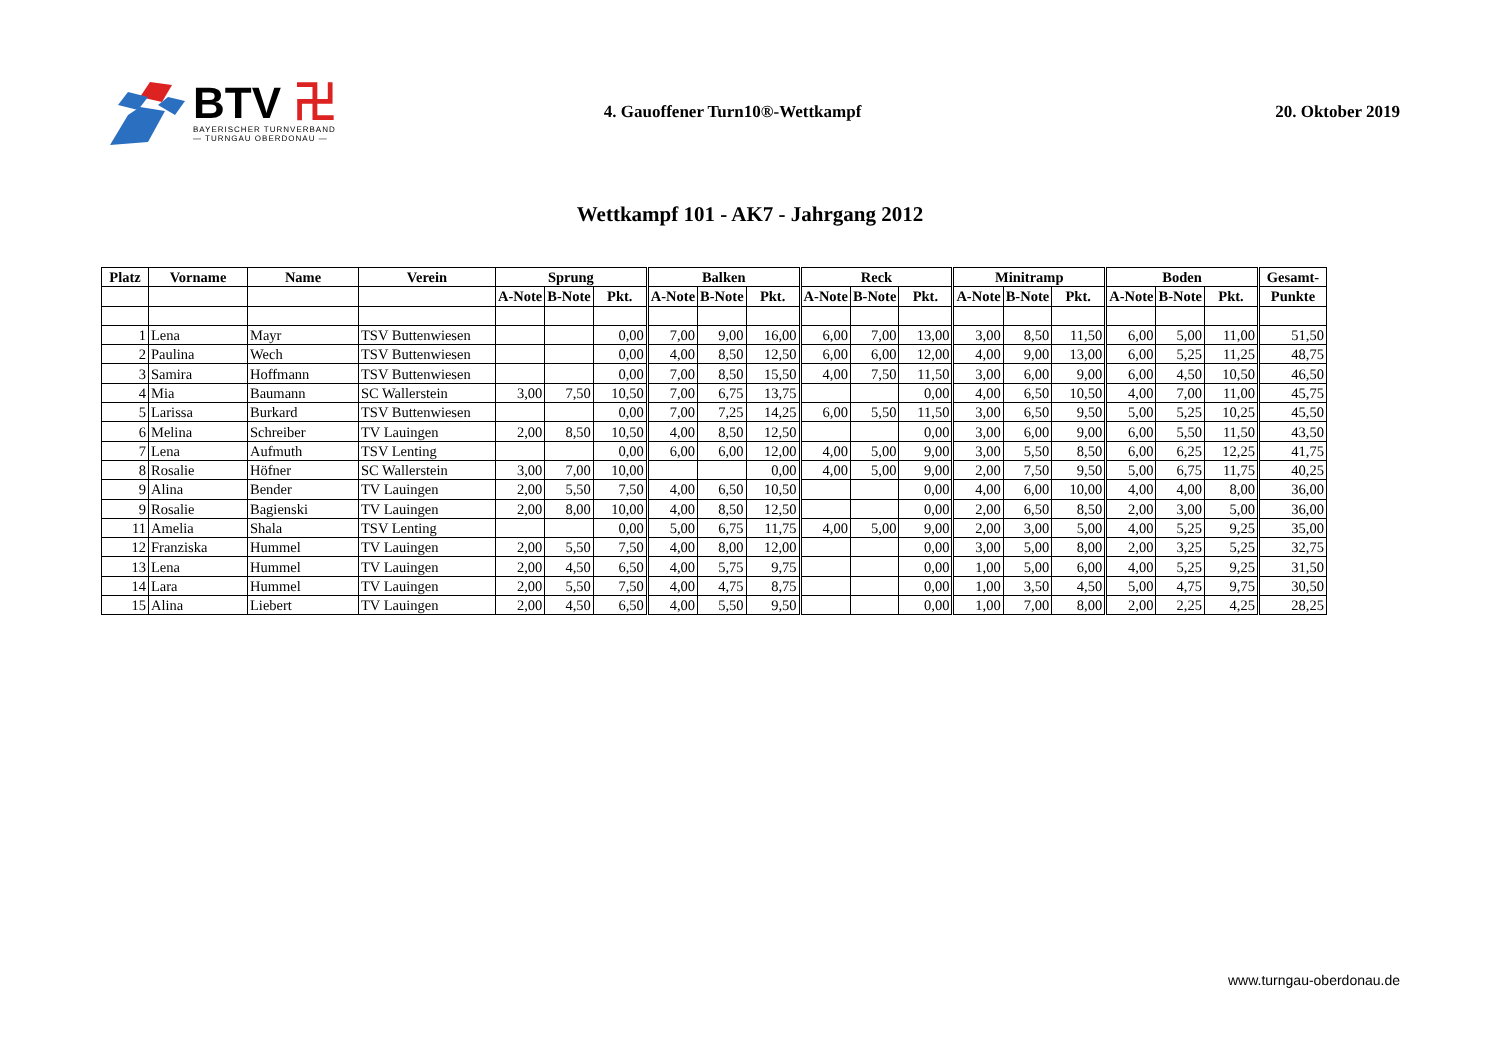BTV 卍
BAYERISCHER TURNVERBAND
— TURNGAU OBERDONAU —
4. Gauoffener Turn10®-Wettkampf
20. Oktober 2019
Wettkampf 101 - AK7 - Jahrgang 2012
| Platz | Vorname | Name | Verein | Sprung | | | Balken | | | Reck | | | Minitramp | | | Boden | | | Gesamt- |
| --- | --- | --- | --- | --- | --- | --- | --- | --- | --- | --- | --- | --- | --- | --- | --- | --- | --- | --- | --- |
| | | | | A-Note | B-Note | Pkt. | A-Note | B-Note | Pkt. | A-Note | B-Note | Pkt. | A-Note | B-Note | Pkt. | A-Note | B-Note | Pkt. | Punkte |
| 1 | Lena | Mayr | TSV Buttenwiesen | | | 0,00 | 7,00 | 9,00 | 16,00 | 6,00 | 7,00 | 13,00 | 3,00 | 8,50 | 11,50 | 6,00 | 5,00 | 11,00 | 51,50 |
| 2 | Paulina | Wech | TSV Buttenwiesen | | | 0,00 | 4,00 | 8,50 | 12,50 | 6,00 | 6,00 | 12,00 | 4,00 | 9,00 | 13,00 | 6,00 | 5,25 | 11,25 | 48,75 |
| 3 | Samira | Hoffmann | TSV Buttenwiesen | | | 0,00 | 7,00 | 8,50 | 15,50 | 4,00 | 7,50 | 11,50 | 3,00 | 6,00 | 9,00 | 6,00 | 4,50 | 10,50 | 46,50 |
| 4 | Mia | Baumann | SC Wallerstein | 3,00 | 7,50 | 10,50 | 7,00 | 6,75 | 13,75 | | | 0,00 | 4,00 | 6,50 | 10,50 | 4,00 | 7,00 | 11,00 | 45,75 |
| 5 | Larissa | Burkard | TSV Buttenwiesen | | | 0,00 | 7,00 | 7,25 | 14,25 | 6,00 | 5,50 | 11,50 | 3,00 | 6,50 | 9,50 | 5,00 | 5,25 | 10,25 | 45,50 |
| 6 | Melina | Schreiber | TV Lauingen | 2,00 | 8,50 | 10,50 | 4,00 | 8,50 | 12,50 | | | 0,00 | 3,00 | 6,00 | 9,00 | 6,00 | 5,50 | 11,50 | 43,50 |
| 7 | Lena | Aufmuth | TSV Lenting | | | 0,00 | 6,00 | 6,00 | 12,00 | 4,00 | 5,00 | 9,00 | 3,00 | 5,50 | 8,50 | 6,00 | 6,25 | 12,25 | 41,75 |
| 8 | Rosalie | Höfner | SC Wallerstein | 3,00 | 7,00 | 10,00 | | | 0,00 | 4,00 | 5,00 | 9,00 | 2,00 | 7,50 | 9,50 | 5,00 | 6,75 | 11,75 | 40,25 |
| 9 | Alina | Bender | TV Lauingen | 2,00 | 5,50 | 7,50 | 4,00 | 6,50 | 10,50 | | | 0,00 | 4,00 | 6,00 | 10,00 | 4,00 | 4,00 | 8,00 | 36,00 |
| 9 | Rosalie | Bagienski | TV Lauingen | 2,00 | 8,00 | 10,00 | 4,00 | 8,50 | 12,50 | | | 0,00 | 2,00 | 6,50 | 8,50 | 2,00 | 3,00 | 5,00 | 36,00 |
| 11 | Amelia | Shala | TSV Lenting | | | 0,00 | 5,00 | 6,75 | 11,75 | 4,00 | 5,00 | 9,00 | 2,00 | 3,00 | 5,00 | 4,00 | 5,25 | 9,25 | 35,00 |
| 12 | Franziska | Hummel | TV Lauingen | 2,00 | 5,50 | 7,50 | 4,00 | 8,00 | 12,00 | | | 0,00 | 3,00 | 5,00 | 8,00 | 2,00 | 3,25 | 5,25 | 32,75 |
| 13 | Lena | Hummel | TV Lauingen | 2,00 | 4,50 | 6,50 | 4,00 | 5,75 | 9,75 | | | 0,00 | 1,00 | 5,00 | 6,00 | 4,00 | 5,25 | 9,25 | 31,50 |
| 14 | Lara | Hummel | TV Lauingen | 2,00 | 5,50 | 7,50 | 4,00 | 4,75 | 8,75 | | | 0,00 | 1,00 | 3,50 | 4,50 | 5,00 | 4,75 | 9,75 | 30,50 |
| 15 | Alina | Liebert | TV Lauingen | 2,00 | 4,50 | 6,50 | 4,00 | 5,50 | 9,50 | | | 0,00 | 1,00 | 7,00 | 8,00 | 2,00 | 2,25 | 4,25 | 28,25 |
www.turngau-oberdonau.de